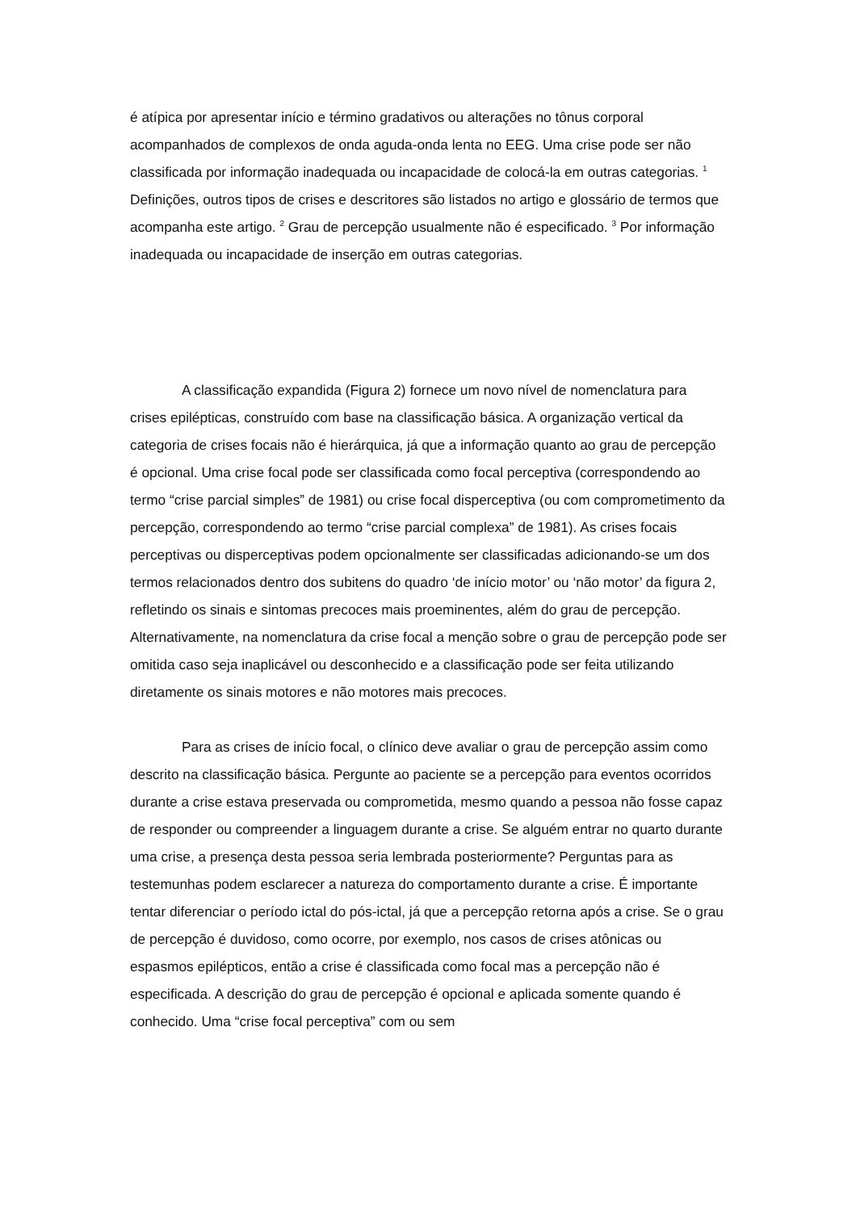é atípica por apresentar início e término gradativos ou alterações no tônus corporal acompanhados de complexos de onda aguda-onda lenta no EEG. Uma crise pode ser não classificada por informação inadequada ou incapacidade de colocá-la em outras categorias. <sup>1</sup> Definições, outros tipos de crises e descritores são listados no artigo e glossário de termos que acompanha este artigo. <sup>2</sup> Grau de percepção usualmente não é especificado. <sup>3</sup> Por informação inadequada ou incapacidade de inserção em outras categorias.
A classificação expandida (Figura 2) fornece um novo nível de nomenclatura para crises epilépticas, construído com base na classificação básica. A organização vertical da categoria de crises focais não é hierárquica, já que a informação quanto ao grau de percepção é opcional. Uma crise focal pode ser classificada como focal perceptiva (correspondendo ao termo “crise parcial simples” de 1981) ou crise focal disperceptiva (ou com comprometimento da percepção, correspondendo ao termo “crise parcial complexa” de 1981). As crises focais perceptivas ou disperceptivas podem opcionalmente ser classificadas adicionando-se um dos termos relacionados dentro dos subitens do quadro ‘de início motor’ ou ‘não motor’ da figura 2, refletindo os sinais e sintomas precoces mais proeminentes, além do grau de percepção. Alternativamente, na nomenclatura da crise focal a menção sobre o grau de percepção pode ser omitida caso seja inaplicável ou desconhecido e a classificação pode ser feita utilizando diretamente os sinais motores e não motores mais precoces.
Para as crises de início focal, o clínico deve avaliar o grau de percepção assim como descrito na classificação básica. Pergunte ao paciente se a percepção para eventos ocorridos durante a crise estava preservada ou comprometida, mesmo quando a pessoa não fosse capaz de responder ou compreender a linguagem durante a crise. Se alguém entrar no quarto durante uma crise, a presença desta pessoa seria lembrada posteriormente? Perguntas para as testemunhas podem esclarecer a natureza do comportamento durante a crise. É importante tentar diferenciar o período ictal do pós-ictal, já que a percepção retorna após a crise. Se o grau de percepção é duvidoso, como ocorre, por exemplo, nos casos de crises atônicas ou espasmos epilépticos, então a crise é classificada como focal mas a percepção não é especificada. A descrição do grau de percepção é opcional e aplicada somente quando é conhecido. Uma “crise focal perceptiva” com ou sem